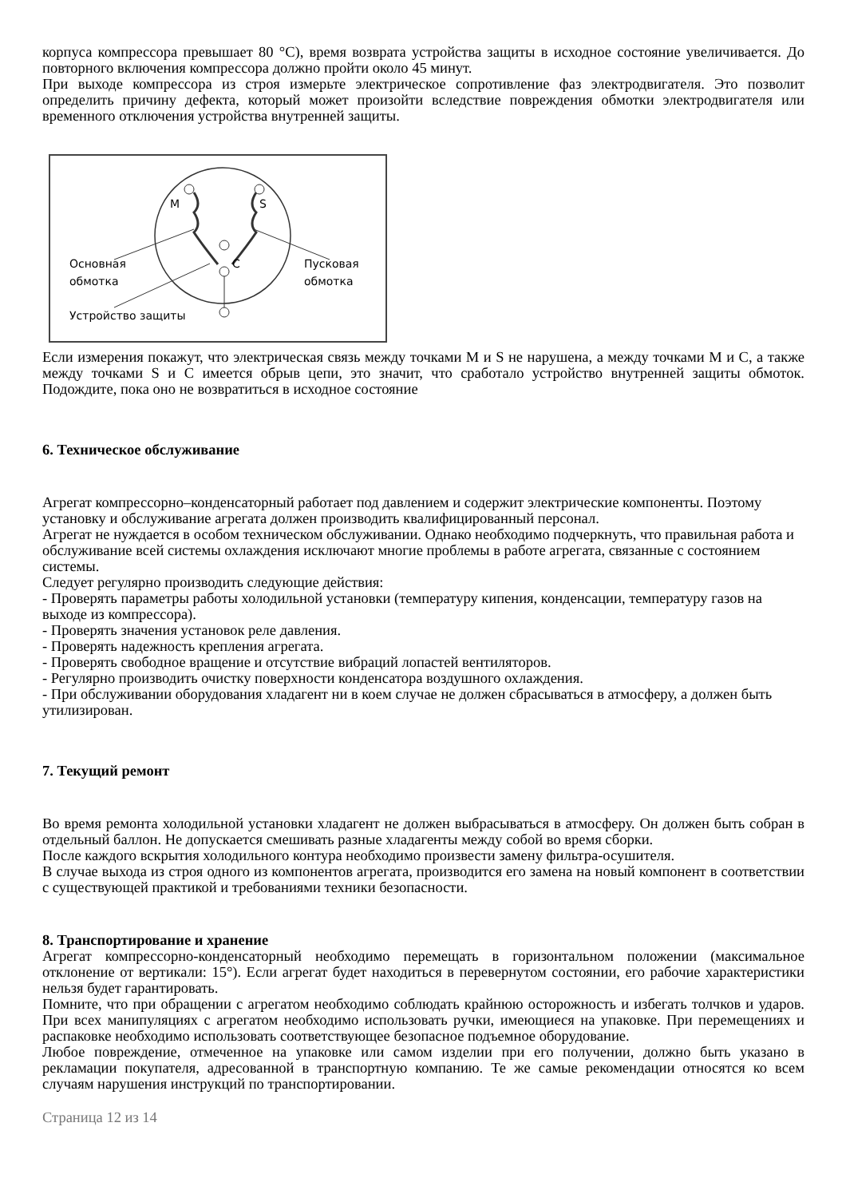корпуса компрессора превышает 80 °C), время возврата устройства защиты в исходное состояние увеличивается. До повторного включения компрессора должно пройти около 45 минут.
При выходе компрессора из строя измерьте электрическое сопротивление фаз электродвигателя. Это позволит определить причину дефекта, который может произойти вследствие повреждения обмотки электродвигателя или временного отключения устройства внутренней защиты.
M
S
C
Основная
обмотка
Пусковая
обмотка
Устройство защиты
Если измерения покажут, что электрическая связь между точками M и S не нарушена, а между точками M и C, а также между точками S и C имеется обрыв цепи, это значит, что сработало устройство внутренней защиты обмоток. Подождите, пока оно не возвратиться в исходное состояние
6. Техническое обслуживание
Агрегат компрессорно–конденсаторный работает под давлением и содержит электрические компоненты. Поэтому установку и обслуживание агрегата должен производить квалифицированный персонал.
Агрегат не нуждается в особом техническом обслуживании. Однако необходимо подчеркнуть, что правильная работа и обслуживание всей системы охлаждения исключают многие проблемы в работе агрегата, связанные с состоянием системы.
Следует регулярно производить следующие действия:
- Проверять параметры работы холодильной установки (температуру кипения, конденсации, температуру газов на выходе из компрессора).
- Проверять значения установок реле давления.
- Проверять надежность крепления агрегата.
- Проверять свободное вращение и отсутствие вибраций лопастей вентиляторов.
- Регулярно производить очистку поверхности конденсатора воздушного охлаждения.
- При обслуживании оборудования хладагент ни в коем случае не должен сбрасываться в атмосферу, а должен быть утилизирован.
7. Текущий ремонт
Во время ремонта холодильной установки хладагент не должен выбрасываться в атмосферу. Он должен быть собран в отдельный баллон. Не допускается смешивать разные хладагенты между собой во время сборки.
После каждого вскрытия холодильного контура необходимо произвести замену фильтра-осушителя.
В случае выхода из строя одного из компонентов агрегата, производится его замена на новый компонент в соответствии с существующей практикой и требованиями техники безопасности.
8. Транспортирование и хранение
Агрегат компрессорно-конденсаторный необходимо перемещать в горизонтальном положении (максимальное отклонение от вертикали: 15°). Если агрегат будет находиться в перевернутом состоянии, его рабочие характеристики нельзя будет гарантировать.
Помните, что при обращении с агрегатом необходимо соблюдать крайнюю осторожность и избегать толчков и ударов. При всех манипуляциях с агрегатом необходимо использовать ручки, имеющиеся на упаковке. При перемещениях и распаковке необходимо использовать соответствующее безопасное подъемное оборудование.
Любое повреждение, отмеченное на упаковке или самом изделии при его получении, должно быть указано в рекламации покупателя, адресованной в транспортную компанию. Те же самые рекомендации относятся ко всем случаям нарушения инструкций по транспортировании.
Страница 12 из 14